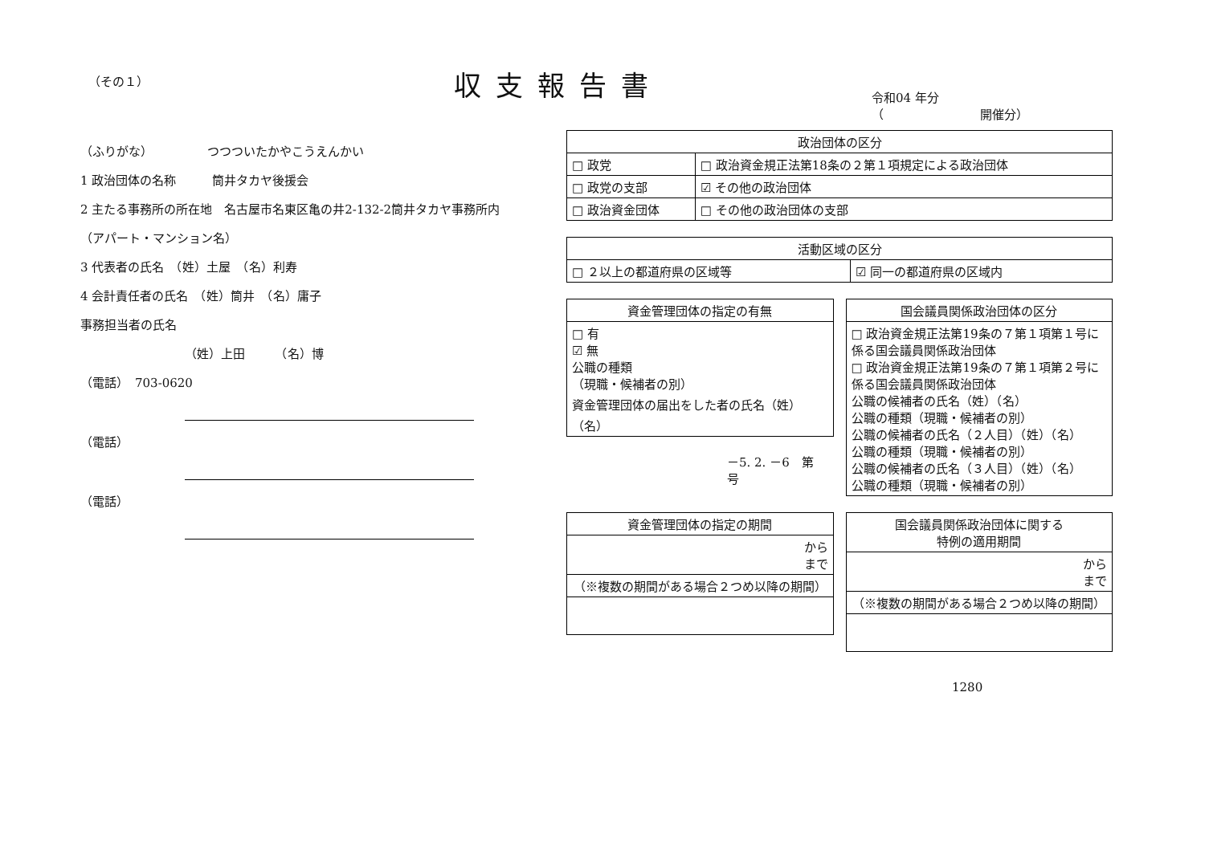（その１）
収支報告書
令和04 年分
（　　　　　　　　開催分）
（ふりがな）　　　　　つつついたかやこうえんかい
1 政治団体の名称　　　筒井タカヤ後援会
2 主たる事務所の所在地　名古屋市名東区亀の井2-132-2筒井タカヤ事務所内
（アパート・マンション名）
3 代表者の氏名　（姓）土屋　（名）利寿
4 会計責任者の氏名　（姓）筒井　（名）庸子
事務担当者の氏名
（姓）上田　　　（名）博
（電話）　703-0620
（電話）
（電話）
| 政治団体の区分 | |
| --- | --- |
| □ 政党 | □ 政治資金規正法第18条の２第１項規定による政治団体 |
| □ 政党の支部 | ☑ その他の政治団体 |
| □ 政治資金団体 | □ その他の政治団体の支部 |
| 活動区域の区分 | |
| --- | --- |
| □ ２以上の都道府県の区域等 | ☑ 同一の都道府県の区域内 |
| 資金管理団体の指定の有無 |
| --- |
| □ 有 ☑ 無 公職の種類 （現職・候補者の別） 資金管理団体の届出をした者の氏名（姓）（名） |
－5. 2. －6　第　号
| 国会議員関係政治団体の区分 |
| --- |
| □ 政治資金規正法第19条の７第１項第１号に係る国会議員関係政治団体 □ 政治資金規正法第19条の７第１項第２号に係る国会議員関係政治団体 公職の候補者の氏名（姓）（名） 公職の種類（現職・候補者の別） 公職の候補者の氏名（２人目）（姓）（名） 公職の種類（現職・候補者の別） 公職の候補者の氏名（３人目）（姓）（名） 公職の種類（現職・候補者の別） |
| 資金管理団体の指定の期間 |
| --- |
| から まで |
| （※複数の期間がある場合２つめ以降の期間） |
| 国会議員関係政治団体に関する 特例の適用期間 |
| --- |
| から まで |
| （※複数の期間がある場合２つめ以降の期間） |
1280